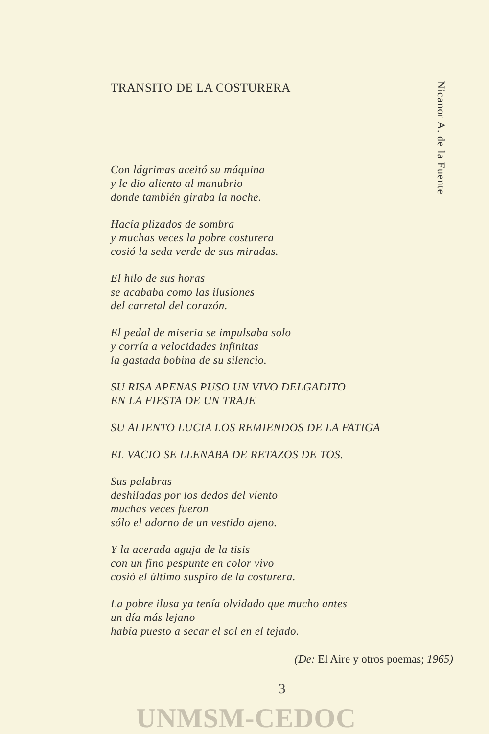Nicanor A. de la Fuente
TRANSITO DE LA COSTURERA
Con lágrimas aceitó su máquina
y le dio aliento al manubrio
donde también giraba la noche.
Hacía plizados de sombra
y muchas veces la pobre costurera
cosió la seda verde de sus miradas.
El hilo de sus horas
se acababa como las ilusiones
del carretal del corazón.
El pedal de miseria se impulsaba solo
y corría a velocidades infinitas
la gastada bobina de su silencio.
SU RISA APENAS PUSO UN VIVO DELGADITO
EN LA FIESTA DE UN TRAJE
SU ALIENTO LUCIA LOS REMIENDOS DE LA FATIGA
EL VACIO SE LLENABA DE RETAZOS DE TOS.
Sus palabras
deshiladas por los dedos del viento
muchas veces fueron
sólo el adorno de un vestido ajeno.
Y la acerada aguja de la tisis
con un fino pespunte en color vivo
cosió el último suspiro de la costurera.
La pobre ilusa ya tenía olvidado que mucho antes
un día más lejano
había puesto a secar el sol en el tejado.
(De: El Aire y otros poemas; 1965)
3
UNMSM-CEDOC